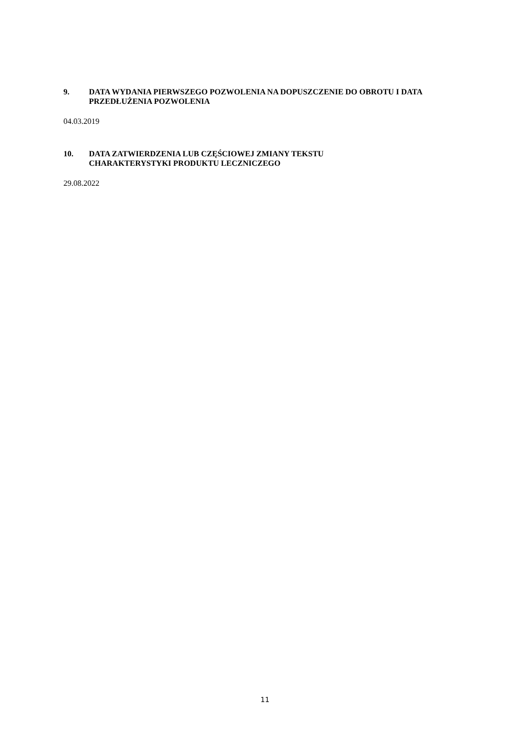9. DATA WYDANIA PIERWSZEGO POZWOLENIA NA DOPUSZCZENIE DO OBROTU I DATA PRZEDŁUŻENIA POZWOLENIA
04.03.2019
10. DATA ZATWIERDZENIA LUB CZĘŚCIOWEJ ZMIANY TEKSTU
CHARAKTERYSTYKI PRODUKTU LECZNICZEGO
29.08.2022
11